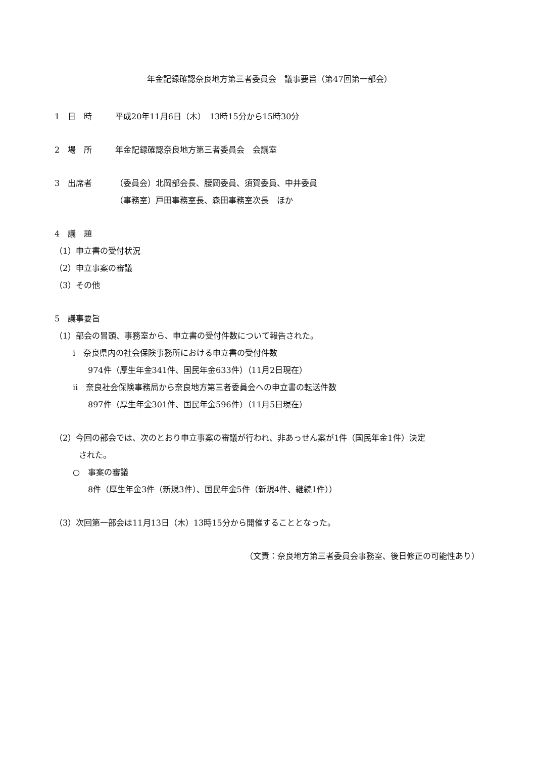年金記録確認奈良地方第三者委員会　議事要旨（第47回第一部会）
1　日　時 平成20年11月6日（木）　13時15分から15時30分
2　場　所 年金記録確認奈良地方第三者委員会　会議室
3　出席者 （委員会）北岡部会長、腰岡委員、須賀委員、中井委員
（事務室）戸田事務室長、森田事務室次長　ほか
4　議　題
（1）申立書の受付状況
（2）申立事案の審議
（3）その他
5　議事要旨
（1）部会の冒頭、事務室から、申立書の受付件数について報告された。
ⅰ　奈良県内の社会保険事務所における申立書の受付件数
974件（厚生年金341件、国民年金633件）（11月2日現在）
ⅱ　奈良社会保険事務局から奈良地方第三者委員会への申立書の転送件数
897件（厚生年金301件、国民年金596件）（11月5日現在）
（2）今回の部会では、次のとおり申立事案の審議が行われ、非あっせん案が1件（国民年金1件）決定
　　　された。
○　事案の審議
8件（厚生年金3件（新規3件）、国民年金5件（新規4件、継続1件））
（3）次回第一部会は11月13日（木）13時15分から開催することとなった。
（文責：奈良地方第三者委員会事務室、後日修正の可能性あり）